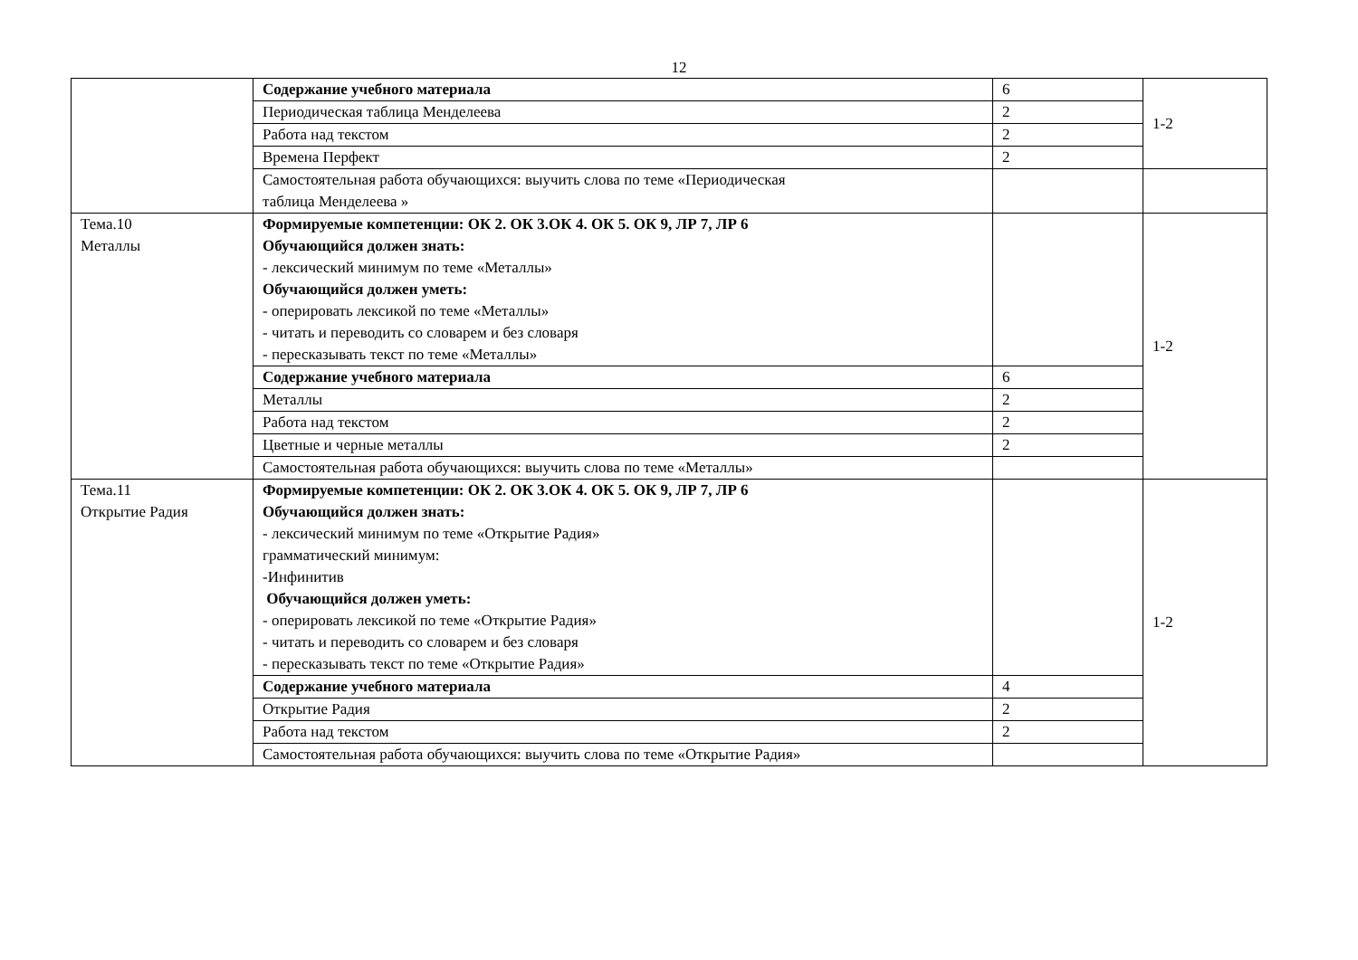12
| | Содержание учебного материала | 6 | 1-2 |
| | Периодическая таблица Менделеева | 2 | |
| | Работа над текстом | 2 | |
| | Времена Перфект | 2 | |
| | Самостоятельная работа обучающихся: выучить слова по теме «Периодическая таблица Менделеева » | | |
| Тема.10 Металлы | Формируемые компетенции: ОК 2. ОК 3.ОК 4. ОК 5. ОК 9, ЛР 7, ЛР 6 Обучающийся должен знать: - лексический минимум по теме «Металлы» Обучающийся должен уметь: - оперировать лексикой по теме «Металлы» - читать и переводить со словарем и без словаря - пересказывать текст по теме «Металлы» | | 1-2 |
| | Содержание учебного материала | 6 | |
| | Металлы | 2 | |
| | Работа над текстом | 2 | |
| | Цветные и черные металлы | 2 | |
| | Самостоятельная работа обучающихся: выучить слова по теме «Металлы» | | |
| Тема.11 Открытие Радия | Формируемые компетенции: ОК 2. ОК 3.ОК 4. ОК 5. ОК 9, ЛР 7, ЛР 6 Обучающийся должен знать: - лексический минимум по теме «Открытие Радия» грамматический минимум: -Инфинитив Обучающийся должен уметь: - оперировать лексикой по теме «Открытие Радия» - читать и переводить со словарем и без словаря - пересказывать текст по теме «Открытие Радия» | | 1-2 |
| | Содержание учебного материала | 4 | |
| | Открытие Радия | 2 | |
| | Работа над текстом | 2 | |
| | Самостоятельная работа обучающихся: выучить слова по теме «Открытие Радия» | | |